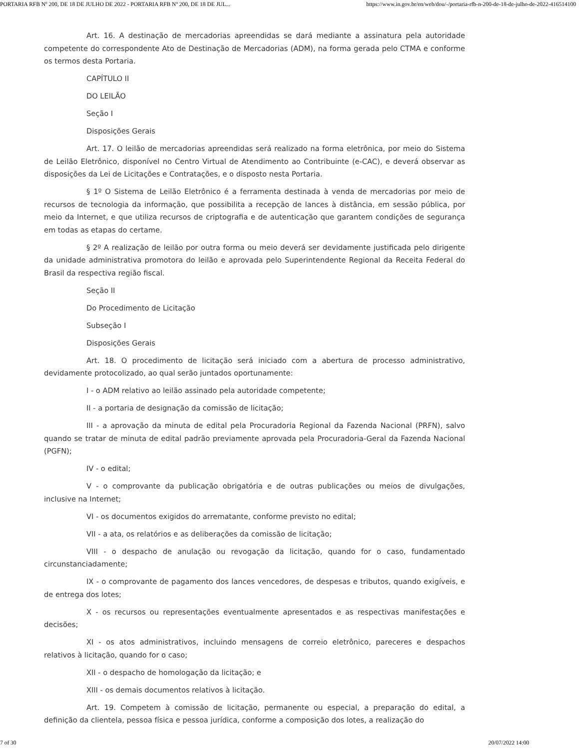PORTARIA RFB Nº 200, DE 18 DE JULHO DE 2022 - PORTARIA RFB Nº 200, DE 18 DE JUL... https://www.in.gov.br/en/web/dou/-/portaria-rfb-n-200-de-18-de-julho-de-2022-416514100
Art. 16. A destinação de mercadorias apreendidas se dará mediante a assinatura pela autoridade competente do correspondente Ato de Destinação de Mercadorias (ADM), na forma gerada pelo CTMA e conforme os termos desta Portaria.
CAPÍTULO II
DO LEILÃO
Seção I
Disposições Gerais
Art. 17. O leilão de mercadorias apreendidas será realizado na forma eletrônica, por meio do Sistema de Leilão Eletrônico, disponível no Centro Virtual de Atendimento ao Contribuinte (e-CAC), e deverá observar as disposições da Lei de Licitações e Contratações, e o disposto nesta Portaria.
§ 1º O Sistema de Leilão Eletrônico é a ferramenta destinada à venda de mercadorias por meio de recursos de tecnologia da informação, que possibilita a recepção de lances à distância, em sessão pública, por meio da Internet, e que utiliza recursos de criptografia e de autenticação que garantem condições de segurança em todas as etapas do certame.
§ 2º A realização de leilão por outra forma ou meio deverá ser devidamente justificada pelo dirigente da unidade administrativa promotora do leilão e aprovada pelo Superintendente Regional da Receita Federal do Brasil da respectiva região fiscal.
Seção II
Do Procedimento de Licitação
Subseção I
Disposições Gerais
Art. 18. O procedimento de licitação será iniciado com a abertura de processo administrativo, devidamente protocolizado, ao qual serão juntados oportunamente:
I - o ADM relativo ao leilão assinado pela autoridade competente;
II - a portaria de designação da comissão de licitação;
III - a aprovação da minuta de edital pela Procuradoria Regional da Fazenda Nacional (PRFN), salvo quando se tratar de minuta de edital padrão previamente aprovada pela Procuradoria-Geral da Fazenda Nacional (PGFN);
IV - o edital;
V - o comprovante da publicação obrigatória e de outras publicações ou meios de divulgações, inclusive na Internet;
VI - os documentos exigidos do arrematante, conforme previsto no edital;
VII - a ata, os relatórios e as deliberações da comissão de licitação;
VIII - o despacho de anulação ou revogação da licitação, quando for o caso, fundamentado circunstanciadamente;
IX - o comprovante de pagamento dos lances vencedores, de despesas e tributos, quando exigíveis, e de entrega dos lotes;
X - os recursos ou representações eventualmente apresentados e as respectivas manifestações e decisões;
XI - os atos administrativos, incluindo mensagens de correio eletrônico, pareceres e despachos relativos à licitação, quando for o caso;
XII - o despacho de homologação da licitação; e
XIII - os demais documentos relativos à licitação.
Art. 19. Competem à comissão de licitação, permanente ou especial, a preparação do edital, a definição da clientela, pessoa física e pessoa jurídica, conforme a composição dos lotes, a realização do
7 of 30 20/07/2022 14:00